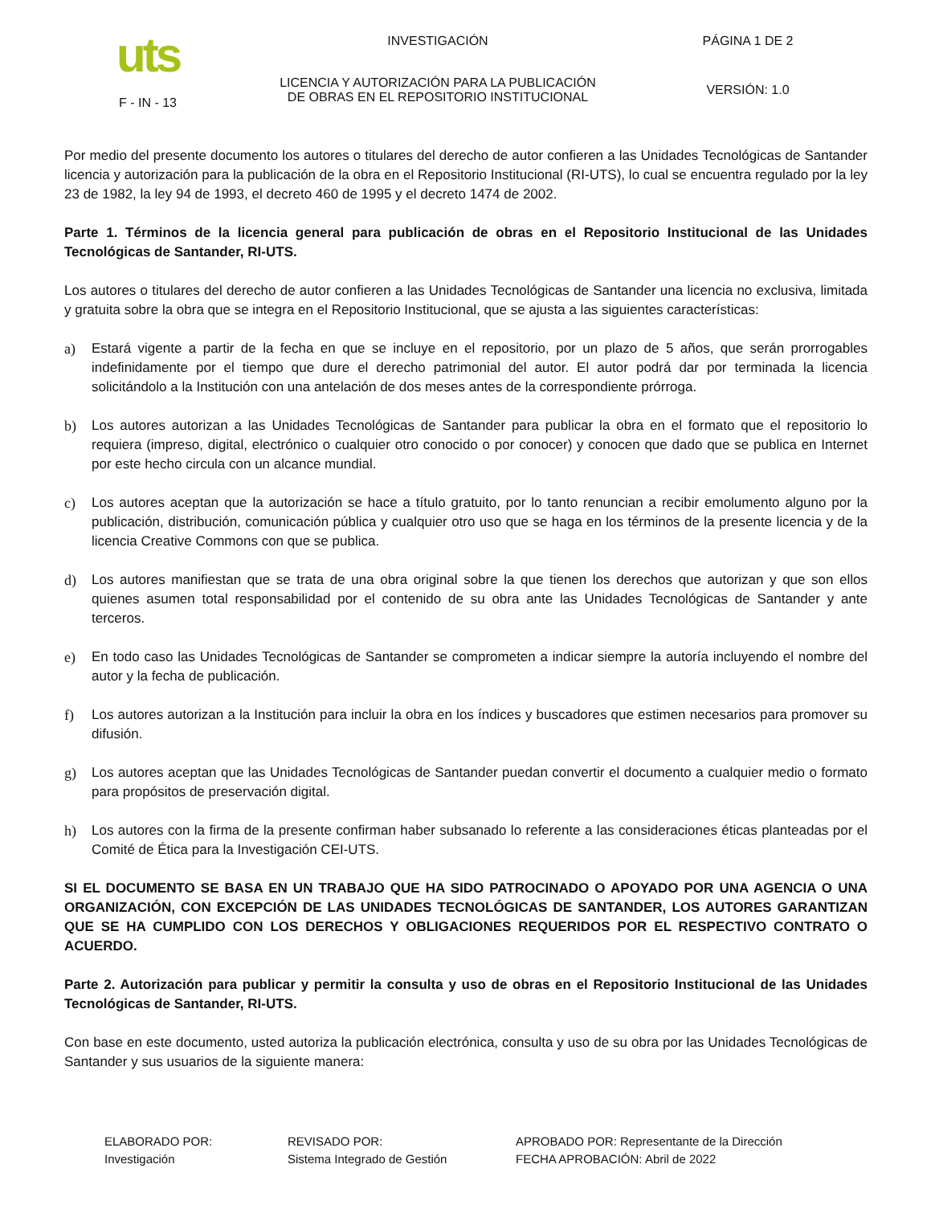| uts F - IN - 13 | INVESTIGACIÓN | PÁGINA 1 DE 2 |
| | LICENCIA Y AUTORIZACIÓN PARA LA PUBLICACIÓN DE OBRAS EN EL REPOSITORIO INSTITUCIONAL | VERSIÓN: 1.0 |
Por medio del presente documento los autores o titulares del derecho de autor confieren a las Unidades Tecnológicas de Santander licencia y autorización para la publicación de la obra en el Repositorio Institucional (RI-UTS), lo cual se encuentra regulado por la ley 23 de 1982, la ley 94 de 1993, el decreto 460 de 1995 y el decreto 1474 de 2002.
Parte 1. Términos de la licencia general para publicación de obras en el Repositorio Institucional de las Unidades Tecnológicas de Santander, RI-UTS.
Los autores o titulares del derecho de autor confieren a las Unidades Tecnológicas de Santander una licencia no exclusiva, limitada y gratuita sobre la obra que se integra en el Repositorio Institucional, que se ajusta a las siguientes características:
a) Estará vigente a partir de la fecha en que se incluye en el repositorio, por un plazo de 5 años, que serán prorrogables indefinidamente por el tiempo que dure el derecho patrimonial del autor. El autor podrá dar por terminada la licencia solicitándolo a la Institución con una antelación de dos meses antes de la correspondiente prórroga.
b) Los autores autorizan a las Unidades Tecnológicas de Santander para publicar la obra en el formato que el repositorio lo requiera (impreso, digital, electrónico o cualquier otro conocido o por conocer) y conocen que dado que se publica en Internet por este hecho circula con un alcance mundial.
c) Los autores aceptan que la autorización se hace a título gratuito, por lo tanto renuncian a recibir emolumento alguno por la publicación, distribución, comunicación pública y cualquier otro uso que se haga en los términos de la presente licencia y de la licencia Creative Commons con que se publica.
d) Los autores manifiestan que se trata de una obra original sobre la que tienen los derechos que autorizan y que son ellos quienes asumen total responsabilidad por el contenido de su obra ante las Unidades Tecnológicas de Santander y ante terceros.
e) En todo caso las Unidades Tecnológicas de Santander se comprometen a indicar siempre la autoría incluyendo el nombre del autor y la fecha de publicación.
f) Los autores autorizan a la Institución para incluir la obra en los índices y buscadores que estimen necesarios para promover su difusión.
g) Los autores aceptan que las Unidades Tecnológicas de Santander puedan convertir el documento a cualquier medio o formato para propósitos de preservación digital.
h) Los autores con la firma de la presente confirman haber subsanado lo referente a las consideraciones éticas planteadas por el Comité de Ética para la Investigación CEI-UTS.
SI EL DOCUMENTO SE BASA EN UN TRABAJO QUE HA SIDO PATROCINADO O APOYADO POR UNA AGENCIA O UNA ORGANIZACIÓN, CON EXCEPCIÓN DE LAS UNIDADES TECNOLÓGICAS DE SANTANDER, LOS AUTORES GARANTIZAN QUE SE HA CUMPLIDO CON LOS DERECHOS Y OBLIGACIONES REQUERIDOS POR EL RESPECTIVO CONTRATO O ACUERDO.
Parte 2. Autorización para publicar y permitir la consulta y uso de obras en el Repositorio Institucional de las Unidades Tecnológicas de Santander, RI-UTS.
Con base en este documento, usted autoriza la publicación electrónica, consulta y uso de su obra por las Unidades Tecnológicas de Santander y sus usuarios de la siguiente manera:
| ELABORADO POR: Investigación | REVISADO POR: Sistema Integrado de Gestión | APROBADO POR: Representante de la Dirección FECHA APROBACIÓN: Abril de 2022 |